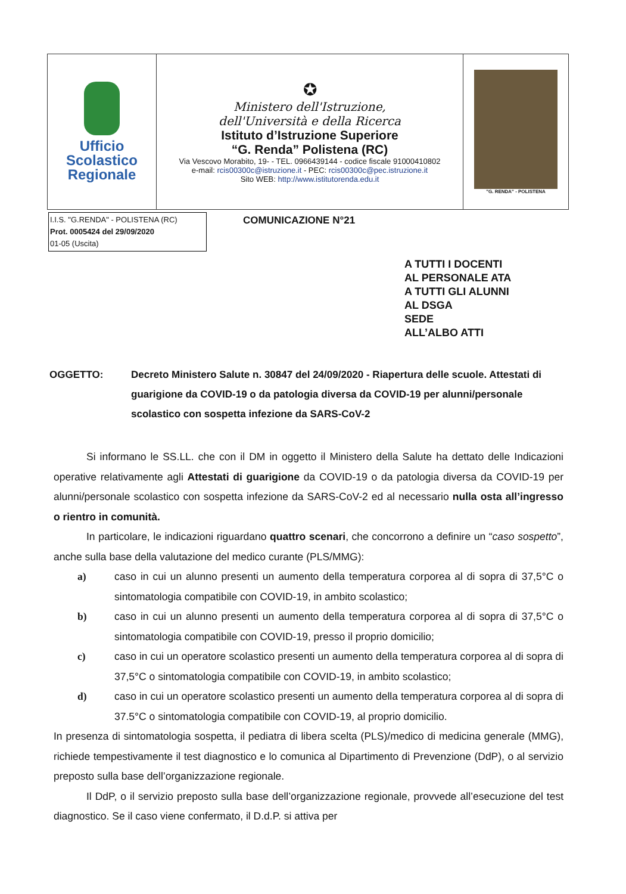| Ufficio Scolastico Regionale | ✪ Ministero dell'Istruzione, dell'Università e della Ricerca Istituto d’Istruzione Superiore “G. Renda” Polistena (RC) Via Vescovo Morabito, 19- - TEL. 0966439144 - codice fiscale 91000410802 e-mail: rcis00300c@istruzione.it - PEC: rcis00300c@pec.istruzione.it Sito WEB: http://www.istitutorenda.edu.it | "G. RENDA" - POLISTENA |
I.I.S. "G.RENDA" - POLISTENA (RC)
Prot. 0005424 del 29/09/2020
01-05 (Uscita)
COMUNICAZIONE N°21
A TUTTI I DOCENTI
AL PERSONALE ATA
A TUTTI GLI ALUNNI
AL DSGA
SEDE
ALL’ALBO ATTI
OGGETTO: Decreto Ministero Salute n. 30847 del 24/09/2020 - Riapertura delle scuole. Attestati di guarigione da COVID-19 o da patologia diversa da COVID-19 per alunni/personale scolastico con sospetta infezione da SARS-CoV-2
Si informano le SS.LL. che con il DM in oggetto il Ministero della Salute ha dettato delle Indicazioni operative relativamente agli Attestati di guarigione da COVID-19 o da patologia diversa da COVID-19 per alunni/personale scolastico con sospetta infezione da SARS-CoV-2 ed al necessario nulla osta all’ingresso o rientro in comunità.
In particolare, le indicazioni riguardano quattro scenari, che concorrono a definire un “caso sospetto”, anche sulla base della valutazione del medico curante (PLS/MMG):
a) caso in cui un alunno presenti un aumento della temperatura corporea al di sopra di 37,5°C o sintomatologia compatibile con COVID-19, in ambito scolastico;
b) caso in cui un alunno presenti un aumento della temperatura corporea al di sopra di 37,5°C o sintomatologia compatibile con COVID-19, presso il proprio domicilio;
c) caso in cui un operatore scolastico presenti un aumento della temperatura corporea al di sopra di 37,5°C o sintomatologia compatibile con COVID-19, in ambito scolastico;
d) caso in cui un operatore scolastico presenti un aumento della temperatura corporea al di sopra di 37.5°C o sintomatologia compatibile con COVID-19, al proprio domicilio.
In presenza di sintomatologia sospetta, il pediatra di libera scelta (PLS)/medico di medicina generale (MMG), richiede tempestivamente il test diagnostico e lo comunica al Dipartimento di Prevenzione (DdP), o al servizio preposto sulla base dell’organizzazione regionale.
Il DdP, o il servizio preposto sulla base dell’organizzazione regionale, provvede all’esecuzione del test diagnostico. Se il caso viene confermato, il D.d.P. si attiva per